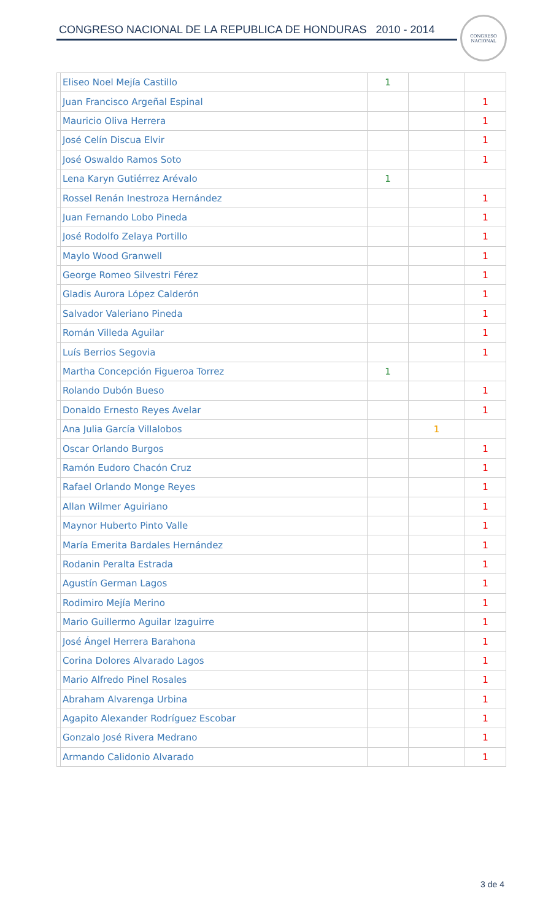CONGRESO NACIONAL DE LA REPUBLICA DE HONDURAS 2010 - 2014
CONGRESO NACIONAL
| | Eliseo Noel Mejía Castillo | 1 | | |
| | Juan Francisco Argeñal Espinal | | | 1 |
| | Mauricio Oliva Herrera | | | 1 |
| | José Celín Discua Elvir | | | 1 |
| | José Oswaldo Ramos Soto | | | 1 |
| | Lena Karyn Gutiérrez Arévalo | 1 | | |
| | Rossel Renán Inestroza Hernández | | | 1 |
| | Juan Fernando Lobo Pineda | | | 1 |
| | José Rodolfo Zelaya Portillo | | | 1 |
| | Maylo Wood Granwell | | | 1 |
| | George Romeo Silvestri Férez | | | 1 |
| | Gladis Aurora López Calderón | | | 1 |
| | Salvador Valeriano Pineda | | | 1 |
| | Román Villeda Aguilar | | | 1 |
| | Luís Berrios Segovia | | | 1 |
| | Martha Concepción Figueroa Torrez | 1 | | |
| | Rolando Dubón Bueso | | | 1 |
| | Donaldo Ernesto Reyes Avelar | | | 1 |
| | Ana Julia García Villalobos | | 1 | |
| | Oscar Orlando Burgos | | | 1 |
| | Ramón Eudoro Chacón Cruz | | | 1 |
| | Rafael Orlando Monge Reyes | | | 1 |
| | Allan Wilmer Aguiriano | | | 1 |
| | Maynor Huberto Pinto Valle | | | 1 |
| | María Emerita Bardales Hernández | | | 1 |
| | Rodanin Peralta Estrada | | | 1 |
| | Agustín German Lagos | | | 1 |
| | Rodimiro Mejía Merino | | | 1 |
| | Mario Guillermo Aguilar Izaguirre | | | 1 |
| | José Ángel Herrera Barahona | | | 1 |
| | Corina Dolores Alvarado Lagos | | | 1 |
| | Mario Alfredo Pinel Rosales | | | 1 |
| | Abraham Alvarenga Urbina | | | 1 |
| | Agapito Alexander Rodríguez Escobar | | | 1 |
| | Gonzalo José Rivera Medrano | | | 1 |
| | Armando Calidonio Alvarado | | | 1 |
3 de 4